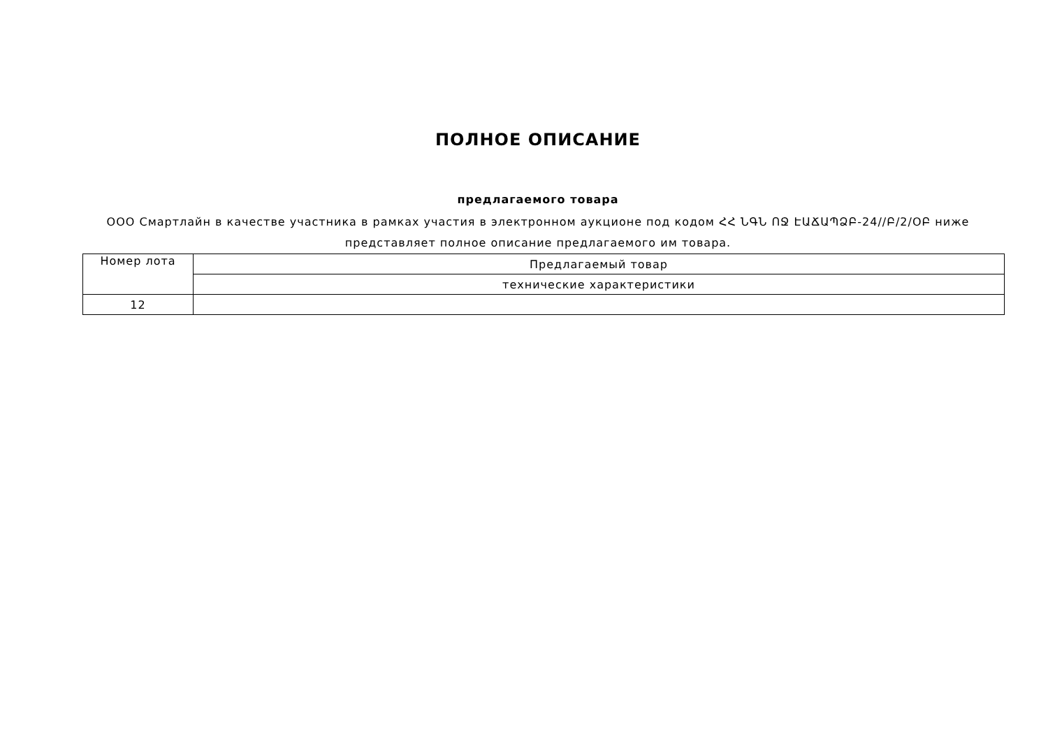ПОЛНОЕ ОПИСАНИЕ
предлагаемого товара
ООО Смартлайн в качестве участника в рамках участия в электронном аукционе под кодом ՀՀ ՆԳՆ ՈՋ ԷԱՃԱՊՁԲ-24//Բ/2/ՕԲ ниже представляет полное описание предлагаемого им товара.
| Номер лота | Предлагаемый товар |
| | технические характеристики |
| 12 | |